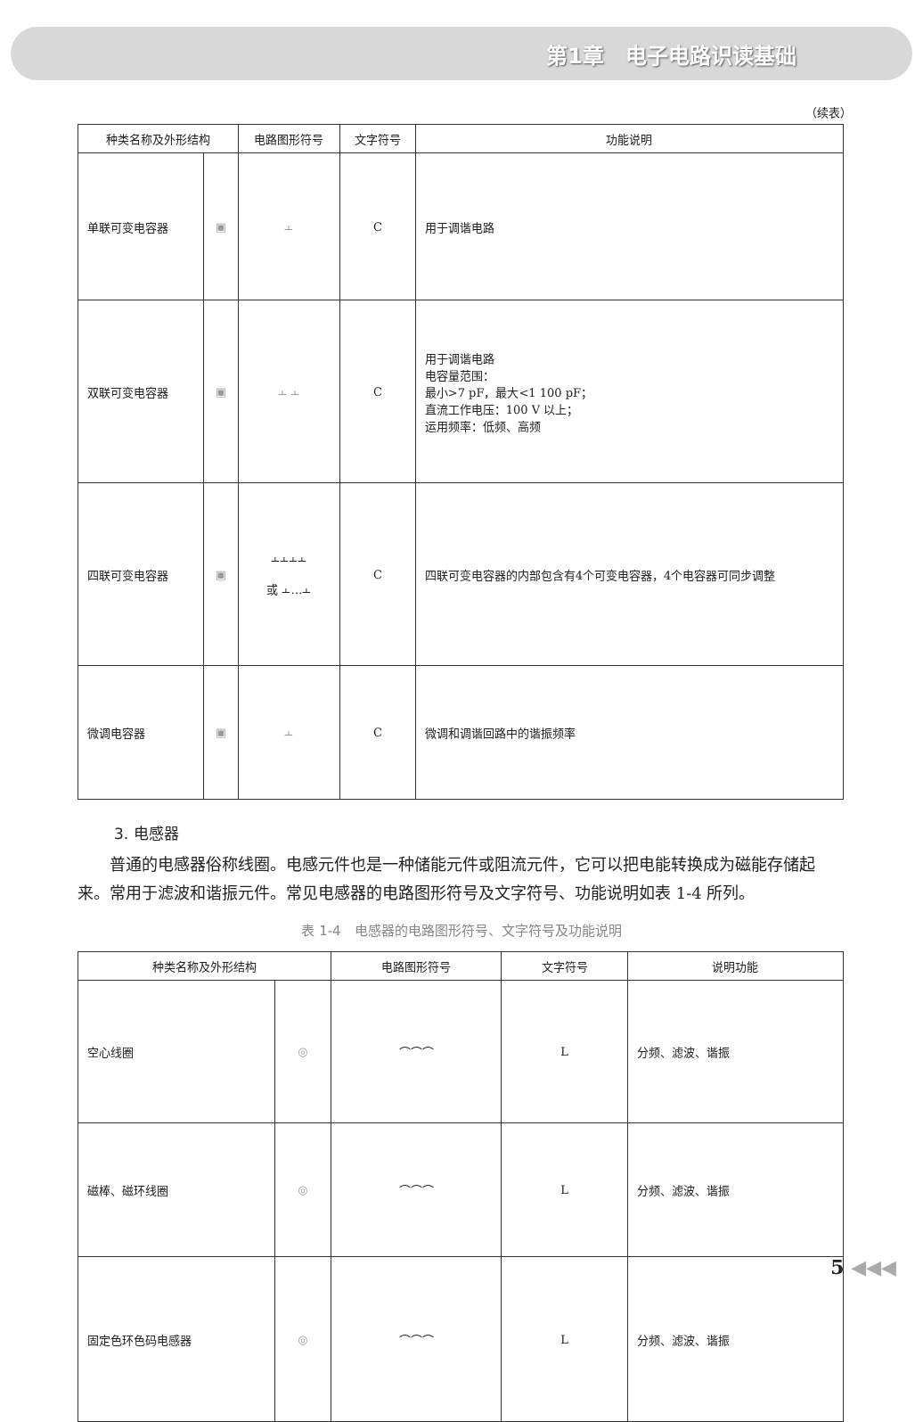第1章　电子电路识读基础
（续表）
| 种类名称及外形结构 | | 电路图形符号 | 文字符号 | 功能说明 |
| --- | --- | --- | --- | --- |
| 单联可变电容器 | ▣ | ⫠ | C | 用于调谐电路 |
| 双联可变电容器 | ▣ | ⫠ ⫠ | C | 用于调谐电路 电容量范围： 最小>7 pF，最大<1 100 pF； 直流工作电压：100 V 以上； 运用频率：低频、高频 |
| 四联可变电容器 | ▣ | ⫠⫠⫠⫠ 或 ⫠…⫠ | C | 四联可变电容器的内部包含有4个可变电容器，4个电容器可同步调整 |
| 微调电容器 | ▣ | ⫠ | C | 微调和调谐回路中的谐振频率 |
3. 电感器
普通的电感器俗称线圈。电感元件也是一种储能元件或阻流元件，它可以把电能转换成为磁能存储起来。常用于滤波和谐振元件。常见电感器的电路图形符号及文字符号、功能说明如表 1-4 所列。
表 1-4　电感器的电路图形符号、文字符号及功能说明
| 种类名称及外形结构 | | 电路图形符号 | 文字符号 | 说明功能 |
| --- | --- | --- | --- | --- |
| 空心线圈 | ◎ | ⌒⌒⌒ | L | 分频、滤波、谐振 |
| 磁棒、磁环线圈 | ◎ | ⌒⌒⌒ | L | 分频、滤波、谐振 |
| 固定色环色码电感器 | ◎ | ⌒⌒⌒ | L | 分频、滤波、谐振 |
5 ◀◀◀